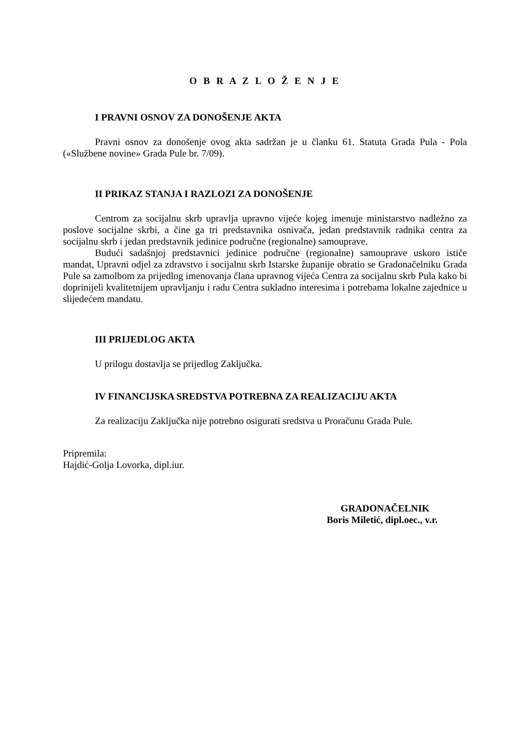O B R A Z L O Ž E N J E
I PRAVNI OSNOV ZA DONOŠENJE AKTA
Pravni osnov za donošenje ovog akta sadržan je u članku 61. Statuta Grada Pula - Pola («Službene novine» Grada Pule br. 7/09).
II PRIKAZ STANJA I RAZLOZI ZA DONOŠENJE
Centrom za socijalnu skrb upravlja upravno vijeće kojeg imenuje ministarstvo nadležno za poslove socijalne skrbi, a čine ga tri predstavnika osnivača, jedan predstavnik radnika centra za socijalnu skrb i jedan predstavnik jedinice područne (regionalne) samouprave.
Budući sadašnjoj predstavnici jedinice područne (regionalne) samouprave uskoro ističe mandat, Upravni odjel za zdravstvo i socijalnu skrb Istarske županije obratio se Gradonačelniku Grada Pule sa zamolbom za prijedlog imenovanja člana upravnog vijeća Centra za socijalnu skrb Pula kako bi doprinijeli kvalitetnijem upravljanju i radu Centra sukladno interesima i potrebama lokalne zajednice u slijedećem mandatu.
III PRIJEDLOG AKTA
U prilogu dostavlja se prijedlog Zaključka.
IV FINANCIJSKA SREDSTVA POTREBNA ZA REALIZACIJU AKTA
Za realizaciju Zaključka nije potrebno osigurati sredstva u Proračunu Grada Pule.
Pripremila:
Hajdić-Golja Lovorka, dipl.iur.
GRADONAČELNIK
Boris Miletić, dipl.oec., v.r.